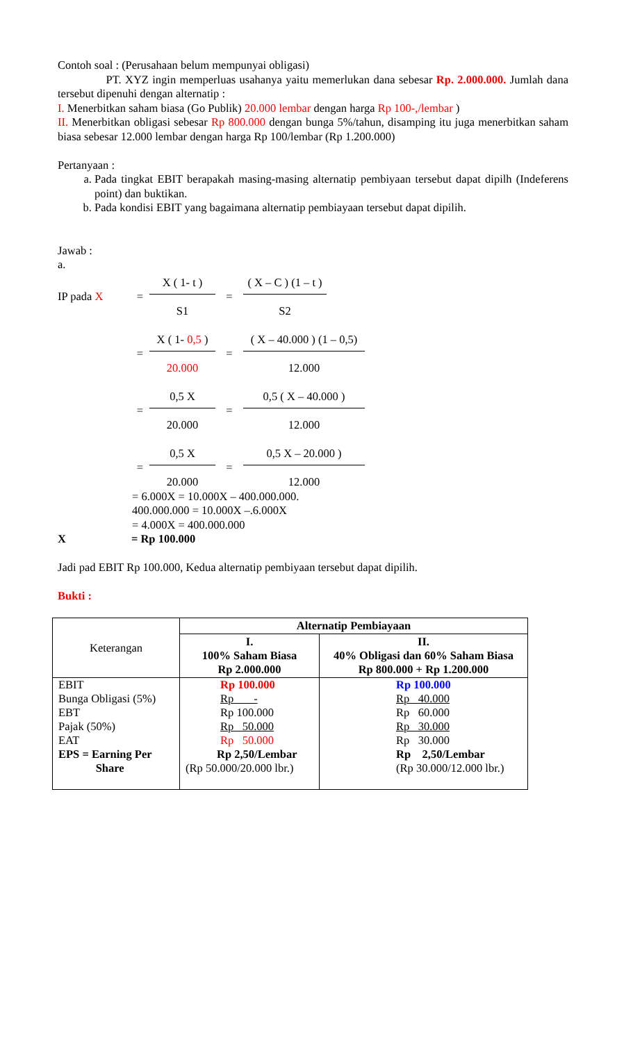Contoh soal : (Perusahaan belum mempunyai obligasi)
PT. XYZ ingin memperluas usahanya yaitu memerlukan dana sebesar Rp. 2.000.000. Jumlah dana tersebut dipenuhi dengan alternatip :
I. Menerbitkan saham biasa (Go Publik) 20.000 lembar dengan harga Rp 100-,/lembar )
II. Menerbitkan obligasi sebesar Rp 800.000 dengan bunga 5%/tahun, disamping itu juga menerbitkan saham biasa sebesar 12.000 lembar dengan harga Rp 100/lembar (Rp 1.200.000)
Pertanyaan :
a. Pada tingkat EBIT berapakah masing-masing alternatip pembiyaan tersebut dapat dipilh (Indeferens point) dan buktikan.
b. Pada kondisi EBIT yang bagaimana alternatip pembiayaan tersebut dapat dipilih.
Jawab :
a.
IP pada X
=
X ( 1- t )
S1
=
( X – C ) (1 – t )
S2
=
X ( 1- 0,5 )
20.000
=
( X – 40.000 ) (1 – 0,5)
12.000
=
0,5 X
20.000
=
0,5 ( X – 40.000 )
12.000
=
0,5 X
20.000
=
0,5 X – 20.000 )
12.000
= 6.000X = 10.000X – 400.000.000.
400.000.000 = 10.000X –.6.000X
= 4.000X = 400.000.000
X = Rp 100.000
Jadi pad EBIT Rp 100.000, Kedua alternatip pembiyaan tersebut dapat dipilih.
Bukti :
| Keterangan | Alternatip Pembiayaan | |
| | I. 100% Saham Biasa Rp 2.000.000 | II. 40% Obligasi dan 60% Saham Biasa Rp 800.000 + Rp 1.200.000 |
| EBIT Bunga Obligasi (5%) EBT Pajak (50%) EAT EPS = Earning Per Share | Rp 100.000 Rp - Rp 100.000 Rp 50.000 Rp 50.000 Rp 2,50/Lembar (Rp 50.000/20.000 lbr.) | Rp 100.000 Rp 40.000 Rp 60.000 Rp 30.000 Rp 30.000 Rp 2,50/Lembar (Rp 30.000/12.000 lbr.) |